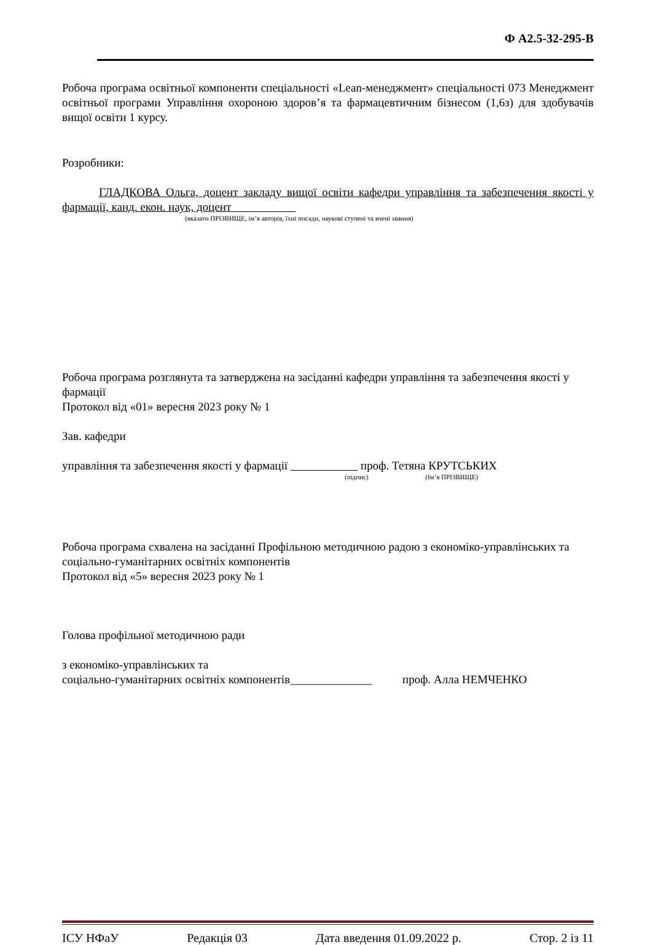Ф А2.5-32-295-В
Робоча програма освітньої компоненти спеціальності «Lean-менеджмент» спеціальності 073 Менеджмент освітньої програми Управління охороною здоров’я та фармацевтичним бізнесом (1,6з) для здобувачів вищої освіти 1 курсу.
Розробники:
ГЛАДКОВА Ольга, доцент закладу вищої освіти кафедри управління та забезпечення якості у фармації, канд. екон. наук, доцент
(вказати ПРІЗВИЩЕ, ім’я авторів, їхні посади, наукові ступені та вчені звання)
Робоча програма розглянута та затверджена на засіданні кафедри управління та забезпечення якості у фармації
Протокол від «01» вересня 2023 року № 1
Зав. кафедри
управління та забезпечення якості у фармації проф. Тетяна КРУТСЬКИХ
(підпис) (Ім’я ПРІЗВИЩЕ)
Робоча програма схвалена на засіданні Профільною методичною радою з економіко-управлінських та соціально-гуманітарних освітніх компонентів
Протокол від «5» вересня 2023 року № 1
Голова профільної методичною ради
з економіко-управлінських та
соціально-гуманітарних освітніх компонентів______________ проф. Алла НЕМЧЕНКО
ІСУ НФаУ Редакція 03 Дата введення 01.09.2022 р. Стор. 2 із 11